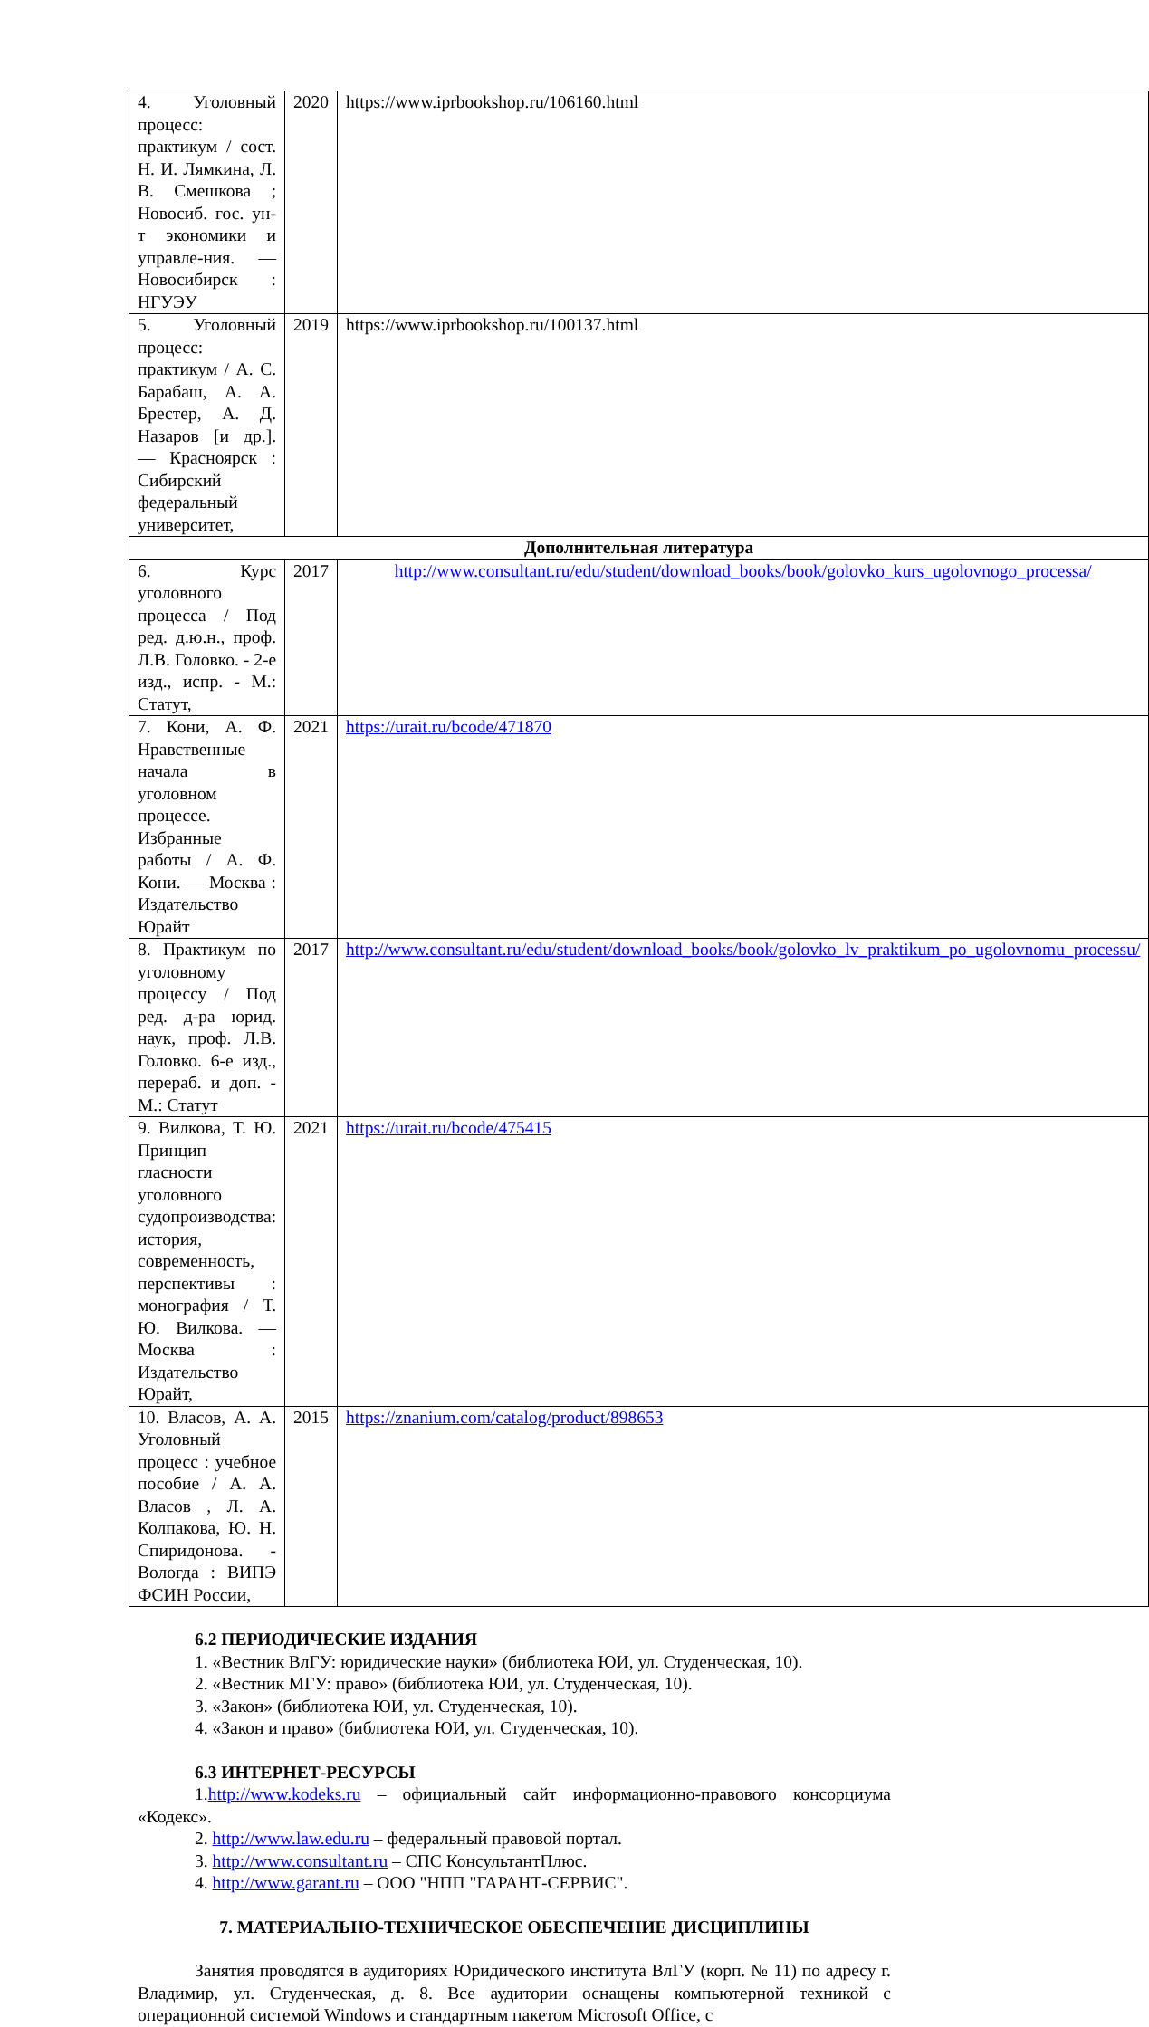| 4. Уголовный процесс: практикум / сост. Н. И. Лямкина, Л. В. Смешкова ; Новосиб. гос. ун-т экономики и управле-ния. — Новосибирск : НГУЭУ | 2020 | https://www.iprbookshop.ru/106160.html |
| 5. Уголовный процесс: практикум / А. С. Барабаш, А. А. Брестер, А. Д. Назаров [и др.]. — Красноярск : Сибирский федеральный университет, | 2019 | https://www.iprbookshop.ru/100137.html |
| Дополнительная литература | | |
| 6. Курс уголовного процесса / Под ред. д.ю.н., проф. Л.В. Головко. - 2-е изд., испр. - М.: Статут, | 2017 | http://www.consultant.ru/edu/student/download_books/book/golovko_kurs_ugolovnogo_processa/ |
| 7. Кони, А. Ф. Нравственные начала в уголовном процессе. Избранные работы / А. Ф. Кони. — Москва : Издательство Юрайт | 2021 | https://urait.ru/bcode/471870 |
| 8. Практикум по уголовному процессу / Под ред. д-ра юрид. наук, проф. Л.В. Головко. 6-е изд., перераб. и доп. - М.: Статут | 2017 | http://www.consultant.ru/edu/student/download_books/book/golovko_lv_praktikum_po_ugolovnomu_processu/ |
| 9. Вилкова, Т. Ю. Принцип гласности уголовного судопроизводства: история, современность, перспективы : монография / Т. Ю. Вилкова. — Москва : Издательство Юрайт, | 2021 | https://urait.ru/bcode/475415 |
| 10. Власов, А. А. Уголовный процесс : учебное пособие / А. А. Власов , Л. А. Колпакова, Ю. Н. Спиридонова. - Вологда : ВИПЭ ФСИН России, | 2015 | https://znanium.com/catalog/product/898653 |
6.2 ПЕРИОДИЧЕСКИЕ ИЗДАНИЯ
1. «Вестник ВлГУ: юридические науки» (библиотека ЮИ, ул. Студенческая, 10).
2. «Вестник МГУ: право» (библиотека ЮИ, ул. Студенческая, 10).
3. «Закон» (библиотека ЮИ, ул. Студенческая, 10).
4. «Закон и право» (библиотека ЮИ, ул. Студенческая, 10).
6.3 ИНТЕРНЕТ-РЕСУРСЫ
1.http://www.kodeks.ru – официальный сайт информационно-правового консорциума «Кодекс».
2. http://www.law.edu.ru – федеральный правовой портал.
3. http://www.consultant.ru – СПС КонсультантПлюс.
4. http://www.garant.ru – ООО "НПП "ГАРАНТ-СЕРВИС".
7. МАТЕРИАЛЬНО-ТЕХНИЧЕСКОЕ ОБЕСПЕЧЕНИЕ ДИСЦИПЛИНЫ
Занятия проводятся в аудиториях Юридического института ВлГУ (корп. № 11) по адресу г. Владимир, ул. Студенческая, д. 8. Все аудитории оснащены компьютерной техникой с операционной системой Windows и стандартным пакетом Microsoft Office, с